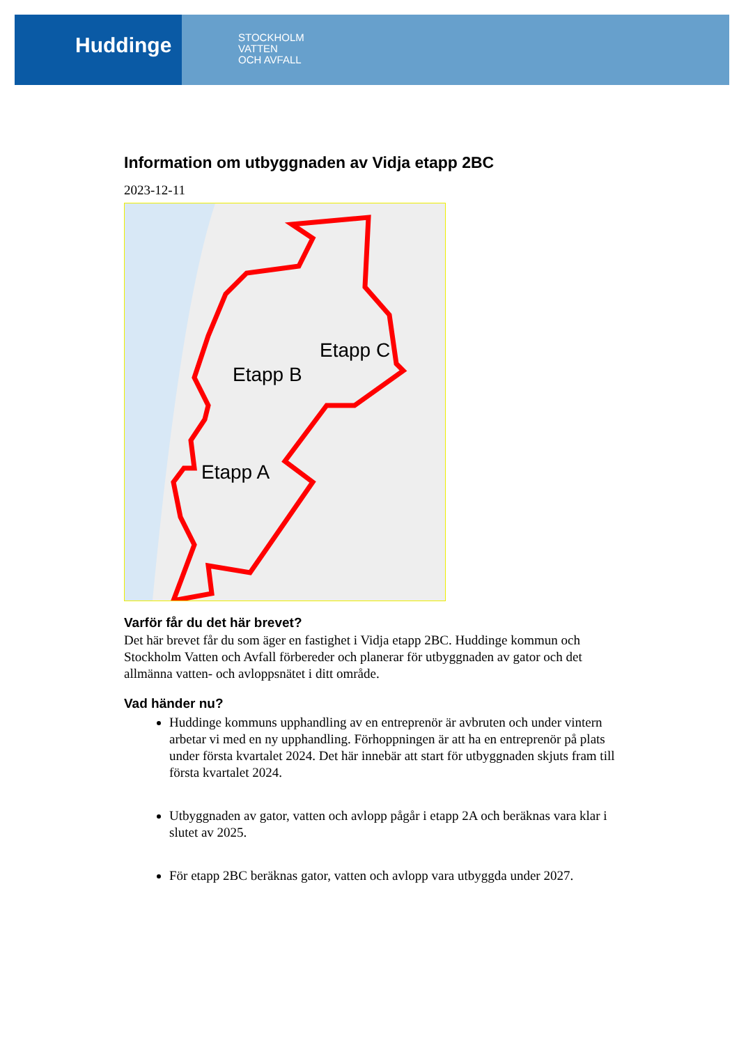Huddinge
STOCKHOLM
VATTEN
OCH AVFALL
Information om utbyggnaden av Vidja etapp 2BC
2023-12-11
Etapp C
Etapp B
Etapp A
Varför får du det här brevet?
Det här brevet får du som äger en fastighet i Vidja etapp 2BC. Huddinge kommun och Stockholm Vatten och Avfall förbereder och planerar för utbyggnaden av gator och det allmänna vatten- och avloppsnätet i ditt område.
Vad händer nu?
Huddinge kommuns upphandling av en entreprenör är avbruten och under vintern arbetar vi med en ny upphandling. Förhoppningen är att ha en entreprenör på plats under första kvartalet 2024. Det här innebär att start för utbyggnaden skjuts fram till första kvartalet 2024.
Utbyggnaden av gator, vatten och avlopp pågår i etapp 2A och beräknas vara klar i slutet av 2025.
För etapp 2BC beräknas gator, vatten och avlopp vara utbyggda under 2027.